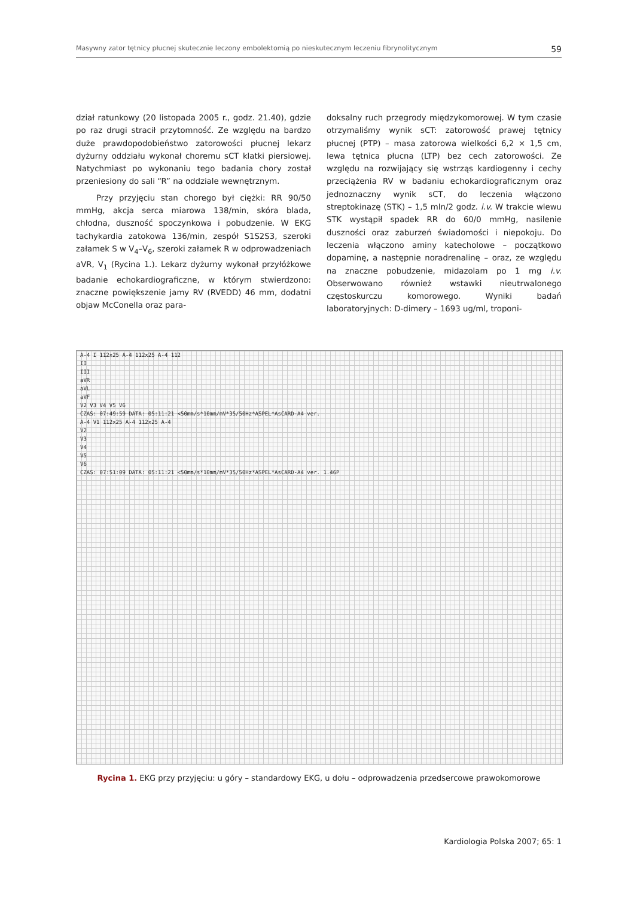Masywny zator tętnicy płucnej skutecznie leczony embolektomią po nieskutecznym leczeniu fibrynolitycznym 59
dział ratunkowy (20 listopada 2005 r., godz. 21.40), gdzie po raz drugi stracił przytomność. Ze względu na bardzo duże prawdopodobieństwo zatorowości płucnej lekarz dyżurny oddziału wykonał choremu sCT klatki piersiowej. Natychmiast po wykonaniu tego badania chory został przeniesiony do sali “R” na oddziale wewnętrznym.
Przy przyjęciu stan chorego był ciężki: RR 90/50 mmHg, akcja serca miarowa 138/min, skóra blada, chłodna, duszność spoczynkowa i pobudzenie. W EKG tachykardia zatokowa 136/min, zespół S1S2S3, szeroki załamek S w V<sub>4</sub>–V<sub>6</sub>, szeroki załamek R w odprowadzeniach aVR, V<sub>1</sub> (Rycina 1.). Lekarz dyżurny wykonał przyłóżkowe badanie echokardiograficzne, w którym stwierdzono: znaczne powiększenie jamy RV (RVEDD) 46 mm, dodatni objaw McConella oraz para-
doksalny ruch przegrody międzykomorowej. W tym czasie otrzymaliśmy wynik sCT: zatorowość prawej tętnicy płucnej (PTP) – masa zatorowa wielkości 6,2 × 1,5 cm, lewa tętnica płucna (LTP) bez cech zatorowości. Ze względu na rozwijający się wstrząs kardiogenny i cechy przeciążenia RV w badaniu echokardiograficznym oraz jednoznaczny wynik sCT, do leczenia włączono streptokinazę (STK) – 1,5 mln/2 godz. i.v. W trakcie wlewu STK wystąpił spadek RR do 60/0 mmHg, nasilenie duszności oraz zaburzeń świadomości i niepokoju. Do leczenia włączono aminy katecholowe – początkowo dopaminę, a następnie noradrenalinę – oraz, ze względu na znaczne pobudzenie, midazolam po 1 mg i.v. Obserwowano również wstawki nieutrwalonego częstoskurczu komorowego. Wyniki badań laboratoryjnych: D-dimery – 1693 ug/ml, troponi-
A-4 I 112x25 A-4 112x25 A-4 112
II
III
aVR
aVL
aVF
V2 V3 V4 V5 V6
CZAS: 07:49:59 DATA: 05:11:21 <50mm/s*10mm/mV*35/50Hz*ASPEL*AsCARD-A4 ver.
A-4 V1 112x25 A-4 112x25 A-4
V2
V3
V4
V5
V6
CZAS: 07:51:09 DATA: 05:11:21 <50mm/s*10mm/mV*35/50Hz*ASPEL*AsCARD-A4 ver. 1.46P
Rycina 1. EKG przy przyjęciu: u góry – standardowy EKG, u dołu – odprowadzenia przedsercowe prawokomorowe
Kardiologia Polska 2007; 65: 1